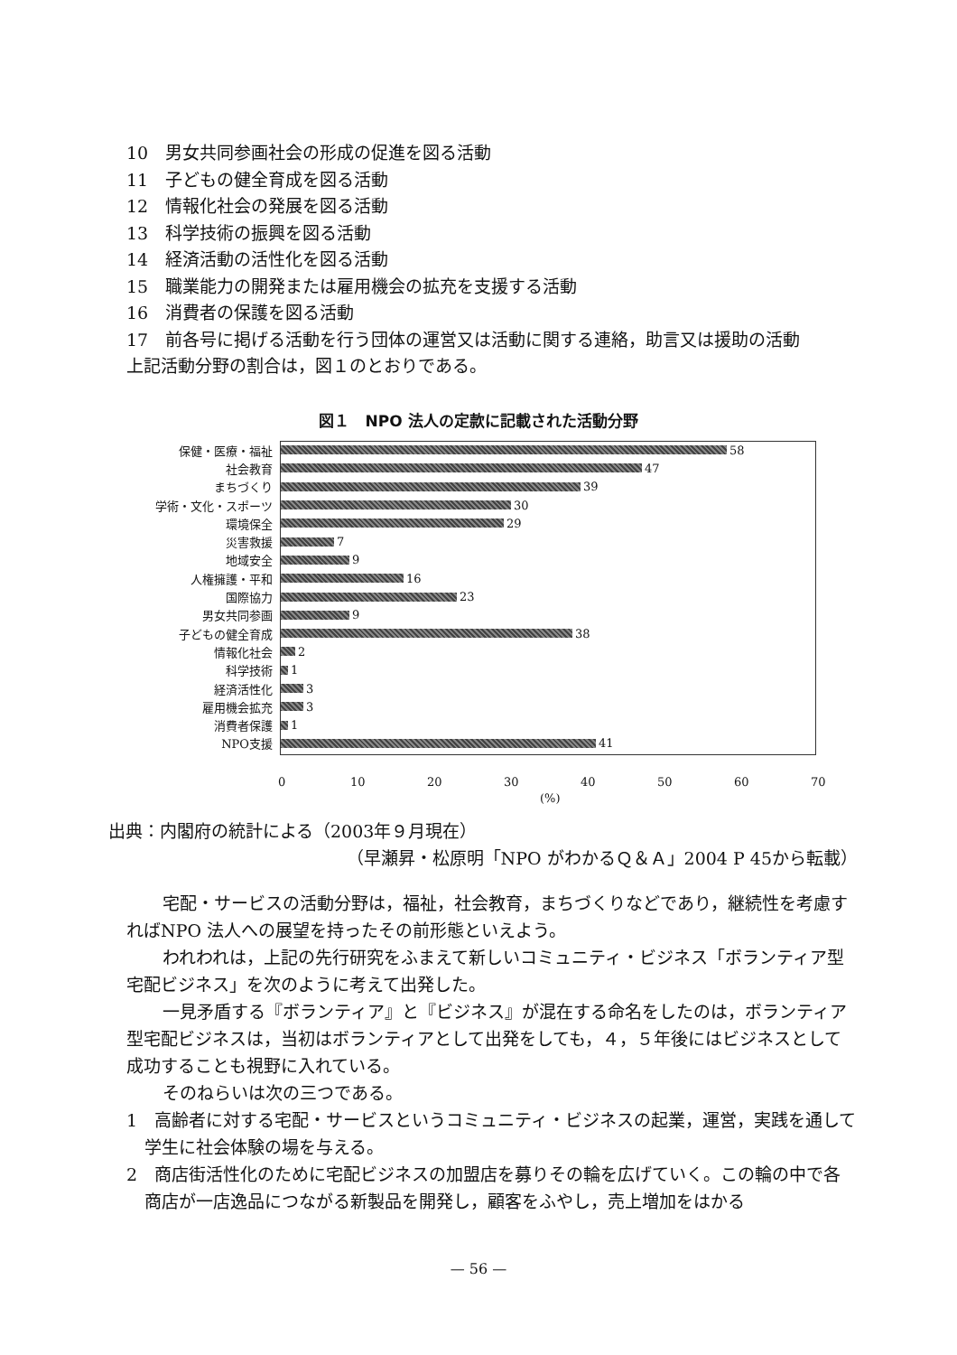10　男女共同参画社会の形成の促進を図る活動
11　子どもの健全育成を図る活動
12　情報化社会の発展を図る活動
13　科学技術の振興を図る活動
14　経済活動の活性化を図る活動
15　職業能力の開発または雇用機会の拡充を支援する活動
16　消費者の保護を図る活動
17　前各号に掲げる活動を行う団体の運営又は活動に関する連絡，助言又は援助の活動
上記活動分野の割合は，図１のとおりである。
図１　NPO 法人の定款に記載された活動分野
保健・医療・福祉 58
社会教育 47
まちづくり 39
学術・文化・スポーツ 30
環境保全 29
災害救援 7
地域安全 9
人権擁護・平和 16
国際協力 23
男女共同参画 9
子どもの健全育成 38
情報化社会 2
科学技術 1
経済活性化 3
雇用機会拡充 3
消費者保護 1
NPO支援 41
0 10 20 30 40 50 60 70
(%)
出典：内閣府の統計による（2003年９月現在）
（早瀬昇・松原明「NPO がわかるＱ＆Ａ」2004 P 45から転載）
宅配・サービスの活動分野は，福祉，社会教育，まちづくりなどであり，継続性を考慮すればNPO 法人への展望を持ったその前形態といえよう。
われわれは，上記の先行研究をふまえて新しいコミュニティ・ビジネス「ボランティア型宅配ビジネス」を次のように考えて出発した。
一見矛盾する『ボランティア』と『ビジネス』が混在する命名をしたのは，ボランティア型宅配ビジネスは，当初はボランティアとして出発をしても，４，５年後にはビジネスとして成功することも視野に入れている。
そのねらいは次の三つである。
1　高齢者に対する宅配・サービスというコミュニティ・ビジネスの起業，運営，実践を通して学生に社会体験の場を与える。
2　商店街活性化のために宅配ビジネスの加盟店を募りその輪を広げていく。この輪の中で各商店が一店逸品につながる新製品を開発し，顧客をふやし，売上増加をはかる
— 56 —